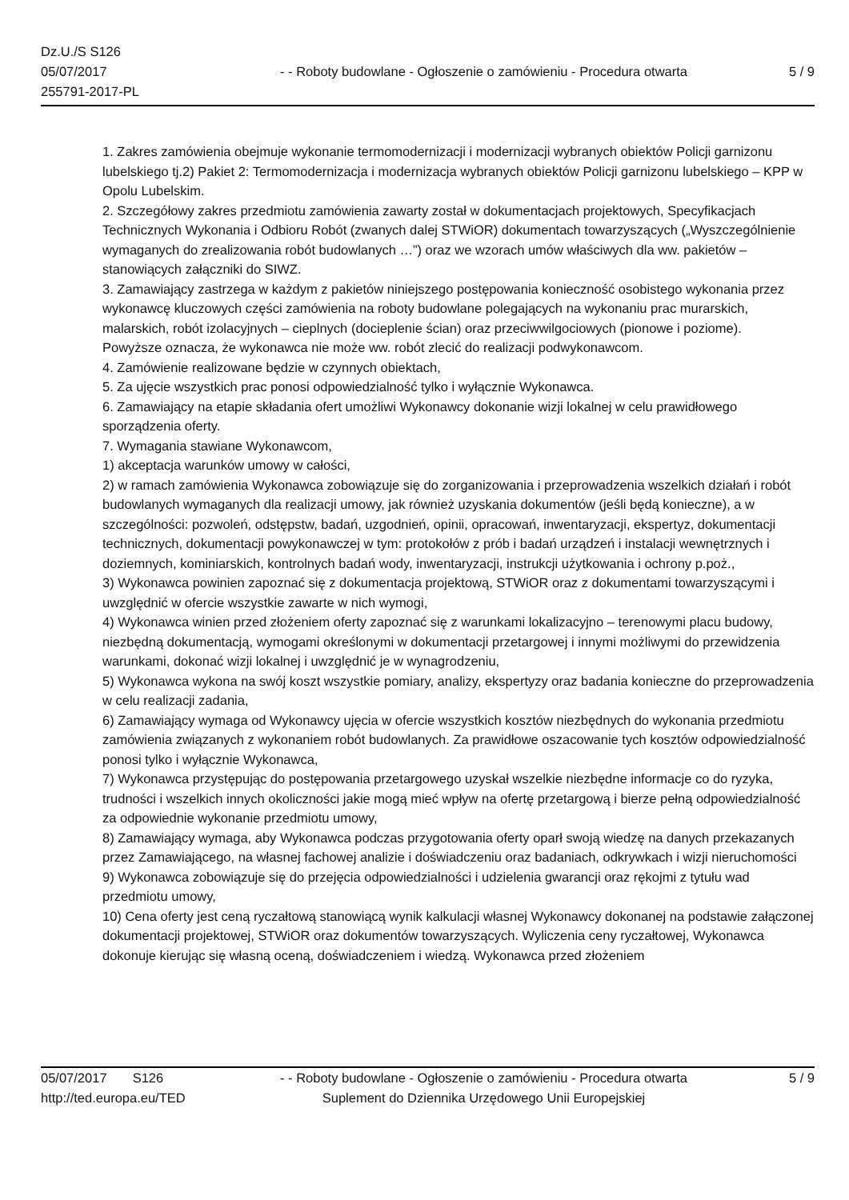Dz.U./S S126
05/07/2017 - - Roboty budowlane - Ogłoszenie o zamówieniu - Procedura otwarta
5 / 9
255791-2017-PL
1. Zakres zamówienia obejmuje wykonanie termomodernizacji i modernizacji wybranych obiektów Policji garnizonu lubelskiego tj.2) Pakiet 2: Termomodernizacja i modernizacja wybranych obiektów Policji garnizonu lubelskiego – KPP w Opolu Lubelskim.
2. Szczegółowy zakres przedmiotu zamówienia zawarty został w dokumentacjach projektowych, Specyfikacjach Technicznych Wykonania i Odbioru Robót (zwanych dalej STWiOR) dokumentach towarzyszących („Wyszczególnienie wymaganych do zrealizowania robót budowlanych …”) oraz we wzorach umów właściwych dla ww. pakietów – stanowiących załączniki do SIWZ.
3. Zamawiający zastrzega w każdym z pakietów niniejszego postępowania konieczność osobistego wykonania przez wykonawcę kluczowych części zamówienia na roboty budowlane polegających na wykonaniu prac murarskich, malarskich, robót izolacyjnych – cieplnych (docieplenie ścian) oraz przeciwwilgociowych (pionowe i poziome).
Powyższe oznacza, że wykonawca nie może ww. robót zlecić do realizacji podwykonawcom.
4. Zamówienie realizowane będzie w czynnych obiektach,
5. Za ujęcie wszystkich prac ponosi odpowiedzialność tylko i wyłącznie Wykonawca.
6. Zamawiający na etapie składania ofert umożliwi Wykonawcy dokonanie wizji lokalnej w celu prawidłowego sporządzenia oferty.
7. Wymagania stawiane Wykonawcom,
1) akceptacja warunków umowy w całości,
2) w ramach zamówienia Wykonawca zobowiązuje się do zorganizowania i przeprowadzenia wszelkich działań i robót budowlanych wymaganych dla realizacji umowy, jak również uzyskania dokumentów (jeśli będą konieczne), a w szczególności: pozwoleń, odstępstw, badań, uzgodnień, opinii, opracowań, inwentaryzacji, ekspertyz, dokumentacji technicznych, dokumentacji powykonawczej w tym: protokołów z prób i badań urządzeń i instalacji wewnętrznych i doziemnych, kominiarskich, kontrolnych badań wody, inwentaryzacji, instrukcji użytkowania i ochrony p.poż.,
3) Wykonawca powinien zapoznać się z dokumentacja projektową, STWiOR oraz z dokumentami towarzyszącymi i uwzględnić w ofercie wszystkie zawarte w nich wymogi,
4) Wykonawca winien przed złożeniem oferty zapoznać się z warunkami lokalizacyjno – terenowymi placu budowy, niezbędną dokumentacją, wymogami określonymi w dokumentacji przetargowej i innymi możliwymi do przewidzenia warunkami, dokonać wizji lokalnej i uwzględnić je w wynagrodzeniu,
5) Wykonawca wykona na swój koszt wszystkie pomiary, analizy, ekspertyzy oraz badania konieczne do przeprowadzenia w celu realizacji zadania,
6) Zamawiający wymaga od Wykonawcy ujęcia w ofercie wszystkich kosztów niezbędnych do wykonania przedmiotu zamówienia związanych z wykonaniem robót budowlanych. Za prawidłowe oszacowanie tych kosztów odpowiedzialność ponosi tylko i wyłącznie Wykonawca,
7) Wykonawca przystępując do postępowania przetargowego uzyskał wszelkie niezbędne informacje co do ryzyka, trudności i wszelkich innych okoliczności jakie mogą mieć wpływ na ofertę przetargową i bierze pełną odpowiedzialność za odpowiednie wykonanie przedmiotu umowy,
8) Zamawiający wymaga, aby Wykonawca podczas przygotowania oferty oparł swoją wiedzę na danych przekazanych przez Zamawiającego, na własnej fachowej analizie i doświadczeniu oraz badaniach, odkrywkach i wizji nieruchomości
9) Wykonawca zobowiązuje się do przejęcia odpowiedzialności i udzielenia gwarancji oraz rękojmi z tytułu wad przedmiotu umowy,
10) Cena oferty jest ceną ryczałtową stanowiącą wynik kalkulacji własnej Wykonawcy dokonanej na podstawie załączonej dokumentacji projektowej, STWiOR oraz dokumentów towarzyszących. Wyliczenia ceny ryczałtowej, Wykonawca dokonuje kierując się własną oceną, doświadczeniem i wiedzą. Wykonawca przed złożeniem
05/07/2017 S126
- - Roboty budowlane - Ogłoszenie o zamówieniu - Procedura otwarta
5 / 9
http://ted.europa.eu/TED
Suplement do Dziennika Urzędowego Unii Europejskiej